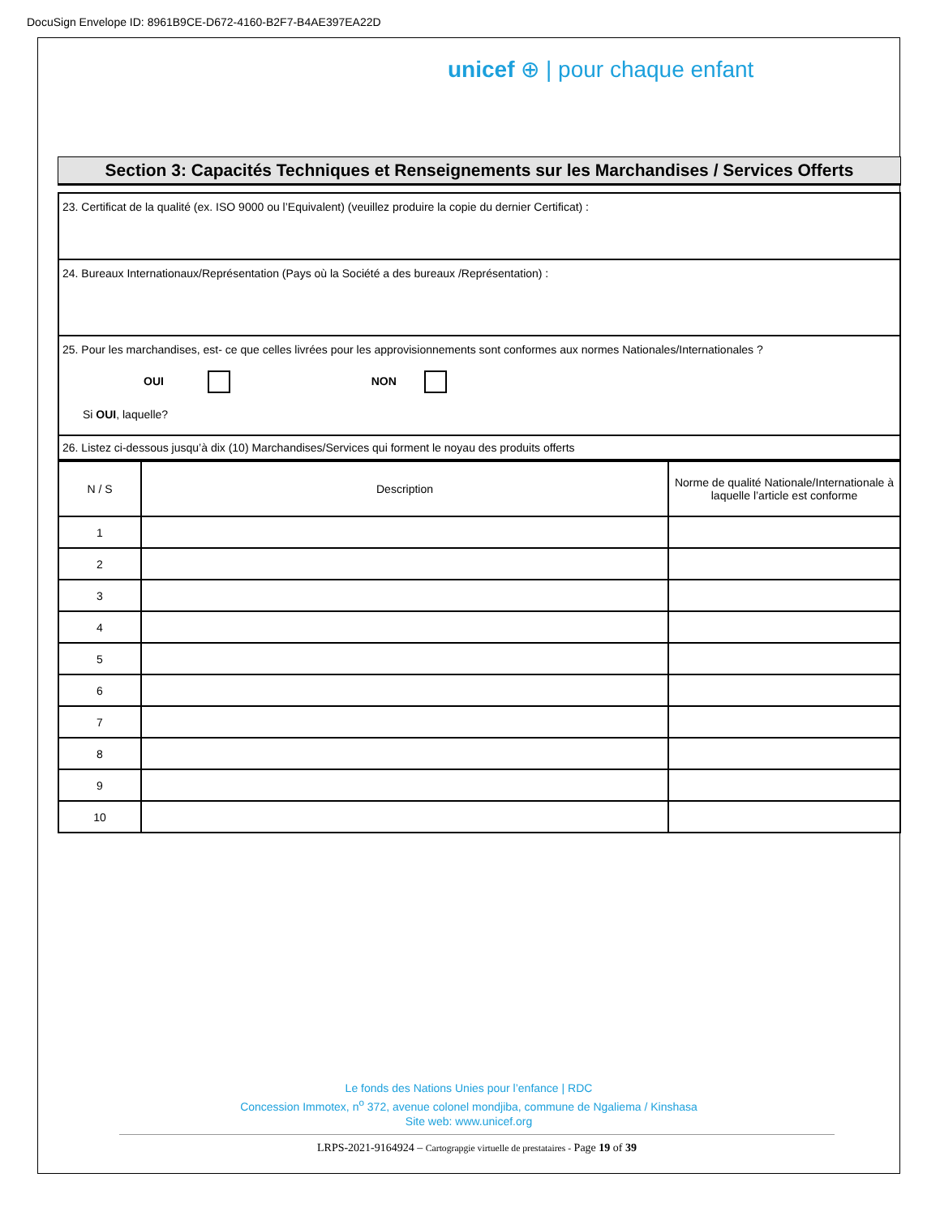DocuSign Envelope ID: 8961B9CE-D672-4160-B2F7-B4AE397EA22D
unicef ⊕ | pour chaque enfant
Section 3: Capacités Techniques et Renseignements sur les Marchandises / Services Offerts
| 23. Certificat de la qualité (ex. ISO 9000 ou l’Equivalent) (veuillez produire la copie du dernier Certificat) : |
| 24. Bureaux Internationaux/Représentation (Pays où la Société a des bureaux /Représentation) : |
| 25. Pour les marchandises, est- ce que celles livrées pour les approvisionnements sont conformes aux normes Nationales/Internationales ? OUI NON Si OUI , laquelle? |
| 26. Listez ci-dessous jusqu’à dix (10) Marchandises/Services qui forment le noyau des produits offerts |
| N / S | Description | Norme de qualité Nationale/Internationale à laquelle l’article est conforme |
| --- | --- | --- |
| 1 | | |
| 2 | | |
| 3 | | |
| 4 | | |
| 5 | | |
| 6 | | |
| 7 | | |
| 8 | | |
| 9 | | |
| 10 | | |
Le fonds des Nations Unies pour l’enfance | RDC
Concession Immotex, n<sup>o</sup> 372, avenue colonel mondjiba, commune de Ngaliema / Kinshasa
Site web: www.unicef.org
LRPS-2021-9164924 – Cartograpgie virtuelle de prestataires - Page 19 of 39